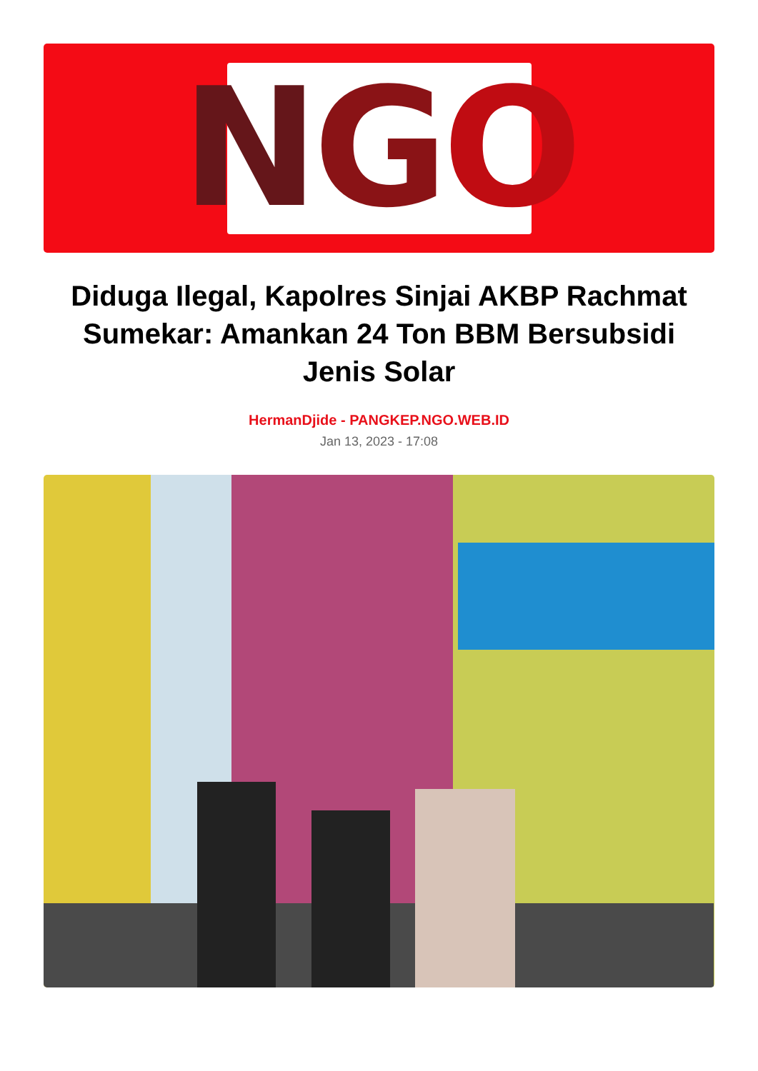N G O
Diduga Ilegal, Kapolres Sinjai AKBP Rachmat Sumekar: Amankan 24 Ton BBM Bersubsidi Jenis Solar
HermanDjide - PANGKEP.NGO.WEB.ID
Jan 13, 2023 - 17:08